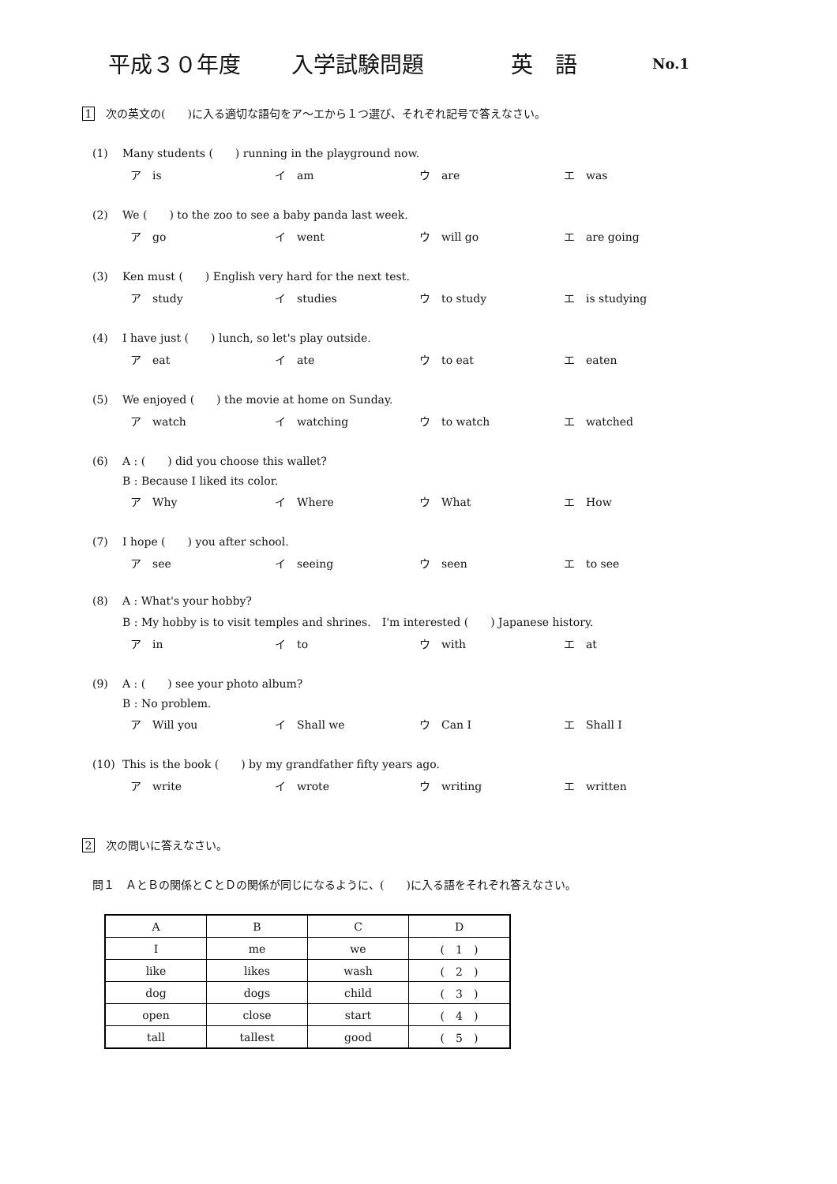平成３０年度 入学試験問題 英　語 No.1
1 次の英文の(　　)に入る適切な語句をア～エから１つ選び、それぞれ記号で答えなさい。
(1) Many students (　　) running in the playground now.
ア　is イ　am ウ　are エ　was
(2) We (　　) to the zoo to see a baby panda last week.
ア　go イ　went ウ　will go エ　are going
(3) Ken must (　　) English very hard for the next test.
ア　study イ　studies ウ　to study エ　is studying
(4) I have just (　　) lunch, so let's play outside.
ア　eat イ　ate ウ　to eat エ　eaten
(5) We enjoyed (　　) the movie at home on Sunday.
ア　watch イ　watching ウ　to watch エ　watched
(6) A : (　　) did you choose this wallet?
B : Because I liked its color.
ア　Why イ　Where ウ　What エ　How
(7) I hope (　　) you after school.
ア　see イ　seeing ウ　seen エ　to see
(8) A : What's your hobby?
B : My hobby is to visit temples and shrines.　I'm interested (　　) Japanese history.
ア　in イ　to ウ　with エ　at
(9) A : (　　) see your photo album?
B : No problem.
ア　Will you イ　Shall we ウ　Can I エ　Shall I
(10) This is the book (　　) by my grandfather fifty years ago.
ア　write イ　wrote ウ　writing エ　written
2 次の問いに答えなさい。
問１　ＡとＢの関係とＣとＤの関係が同じになるように、(　　)に入る語をそれぞれ答えなさい。
| A | B | C | D |
| --- | --- | --- | --- |
| I | me | we | ( 1 ) |
| like | likes | wash | ( 2 ) |
| dog | dogs | child | ( 3 ) |
| open | close | start | ( 4 ) |
| tall | tallest | good | ( 5 ) |